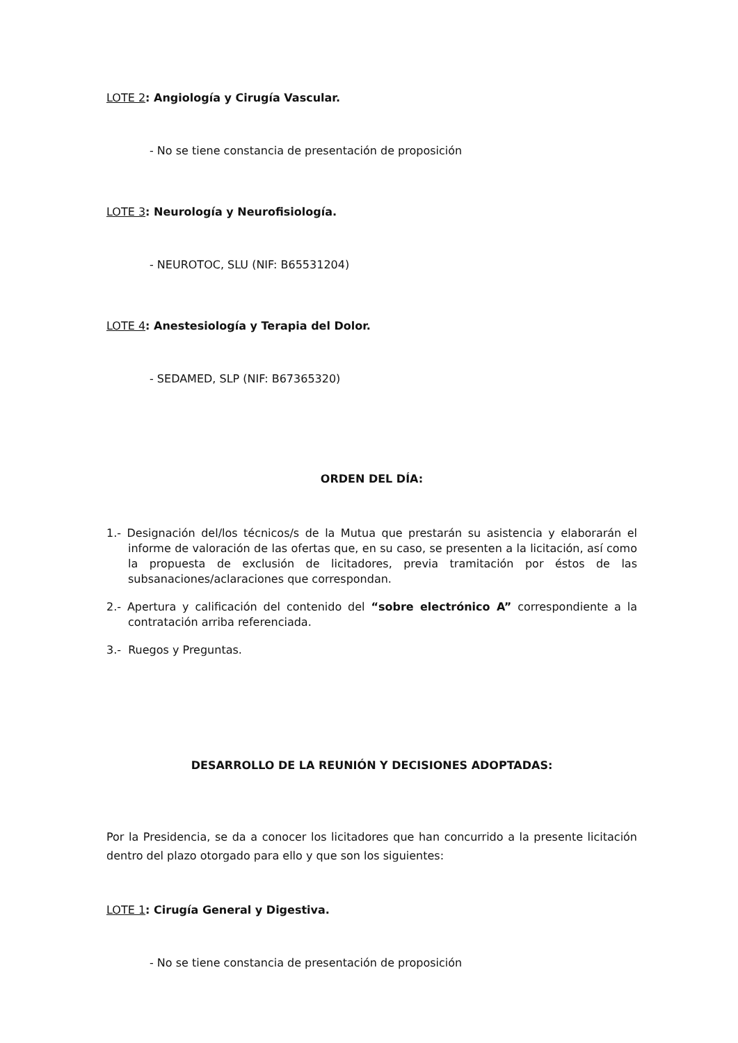LOTE 2: Angiología y Cirugía Vascular.
- No se tiene constancia de presentación de proposición
LOTE 3: Neurología y Neurofisiología.
- NEUROTOC, SLU (NIF: B65531204)
LOTE 4: Anestesiología y Terapia del Dolor.
- SEDAMED, SLP (NIF: B67365320)
ORDEN DEL DÍA:
1.- Designación del/los técnicos/s de la Mutua que prestarán su asistencia y elaborarán el informe de valoración de las ofertas que, en su caso, se presenten a la licitación, así como la propuesta de exclusión de licitadores, previa tramitación por éstos de las subsanaciones/aclaraciones que correspondan.
2.- Apertura y calificación del contenido del “sobre electrónico A” correspondiente a la contratación arriba referenciada.
3.- Ruegos y Preguntas.
DESARROLLO DE LA REUNIÓN Y DECISIONES ADOPTADAS:
Por la Presidencia, se da a conocer los licitadores que han concurrido a la presente licitación dentro del plazo otorgado para ello y que son los siguientes:
LOTE 1: Cirugía General y Digestiva.
- No se tiene constancia de presentación de proposición